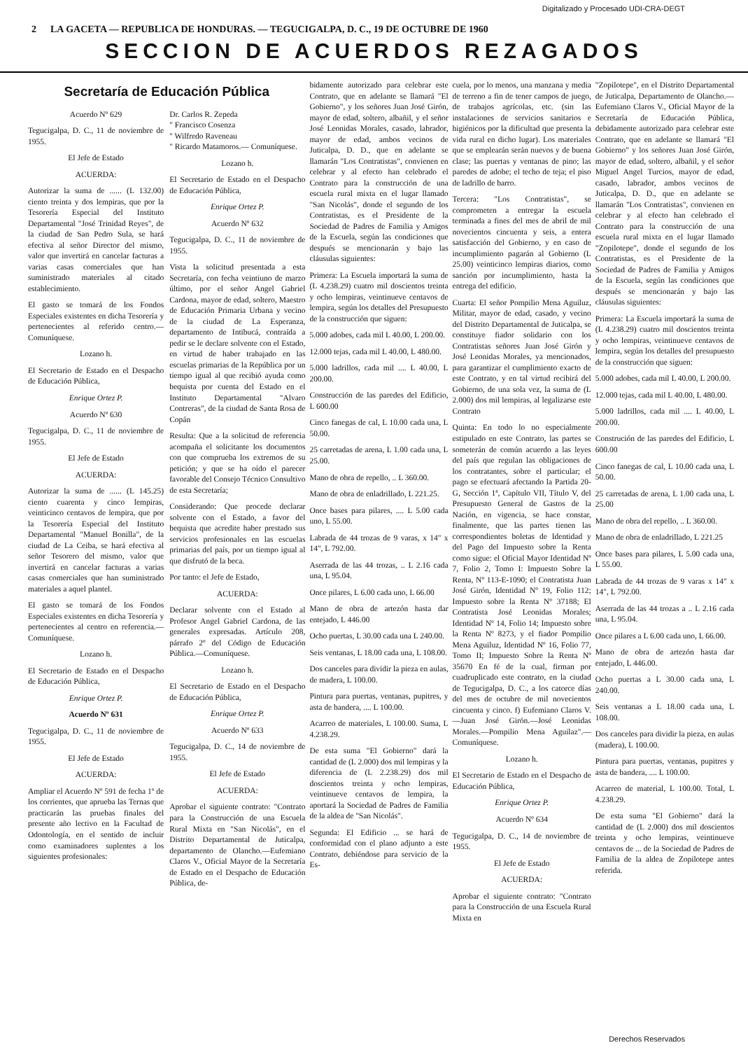Digitalizado y Procesado UDI-CRA-DEGT
2 LA GACETA — REPUBLICA DE HONDURAS. — TEGUCIGALPA, D. C., 19 DE OCTUBRE DE 1960
SECCION DE ACUERDOS REZAGADOS
Secretaría de Educación Pública
Acuerdo Nº 629
Tegucigalpa, D. C., 11 de noviembre de 1955.
El Jefe de Estado
ACUERDA:
Autorizar la suma de ...... (L 132.00) ciento treinta y dos lempiras, que por la Tesorería Especial del Instituto Departamental "José Trinidad Reyes", de la ciudad de San Pedro Sula, se hará efectiva al señor Director del mismo, valor que invertirá en cancelar facturas a varias casas comerciales que han suministrado materiales al citado establecimiento.
El gasto se tomará de los Fondos Especiales existentes en dicha Tesorería y pertenecientes al referido centro.—Comuníquese.
Lozano h.
El Secretario de Estado en el Despacho de Educación Pública,
Enrique Ortez P.
Acuerdo Nº 630
Tegucigalpa, D. C., 11 de noviembre de 1955.
El Jefe de Estado
ACUERDA:
Autorizar la suma de ...... (L 145.25) ciento cuarenta y cinco lempiras, veinticinco centavos de lempira, que por la Tesorería Especial del Instituto Departamental "Manuel Bonilla", de la ciudad de La Ceiba, se hará efectiva al señor Tesorero del mismo, valor que invertirá en cancelar facturas a varias casas comerciales que han suministrado materiales a aquel plantel.
El gasto se tomará de los Fondos Especiales existentes en dicha Tesorería y pertenecientes al centro en referencia.—Comuníquese.
Lozano h.
El Secretario de Estado en el Despacho de Educación Pública,
Enrique Ortez P.
Acuerdo Nº 631
Tegucigalpa, D. C., 11 de noviembre de 1955.
El Jefe de Estado
ACUERDA:
Ampliar el Acuerdo Nº 591 de fecha 1º de los corrientes, que aprueba las Ternas que practicarán las pruebas finales del presente año lectivo en la Facultad de Odontología, en el sentido de incluir como examinadores suplentes a los siguientes profesionales:
Dr. Carlos R. Zepeda
" Francisco Cosenza
" Wilfredo Raveneau
" Ricardo Matamoros.— Comuníquese.
Lozano h.
El Secretario de Estado en el Despacho de Educación Pública,
Enrique Ortez P.
Acuerdo Nº 632
Tegucigalpa, D. C., 11 de noviembre de 1955.
Vista la solicitud presentada a esta Secretaría, con fecha veintiuno de marzo último, por el señor Angel Gabriel Cardona, mayor de edad, soltero, Maestro de Educación Primaria Urbana y vecino de la ciudad de La Esperanza, departamento de Intibucá, contraída a pedir se le declare solvente con el Estado, en virtud de haber trabajado en las escuelas primarias de la República por un tiempo igual al que recibió ayuda como bequista por cuenta del Estado en el Instituto Departamental "Alvaro Contreras", de la ciudad de Santa Rosa de Copán
Resulta: Que a la solicitud de referencia acompaña el solicitante los documentos con que comprueba los extremos de su petición; y que se ha oído el parecer favorable del Consejo Técnico Consultivo de esta Secretaría;
Considerando: Que procede declarar solvente con el Estado, a favor del bequista que acredite haber prestado sus servicios profesionales en las escuelas primarias del país, por un tiempo igual al que disfrutó de la beca.
Por tanto: el Jefe de Estado,
ACUERDA:
Declarar solvente con el Estado al Profesor Angel Gabriel Cardona, de las generales expresadas. Artículo 208, párrafo 2º del Código de Educación Pública.—Comuníquese.
Lozano h.
El Secretario de Estado en el Despacho de Educación Pública,
Enrique Ortez P.
Acuerdo Nº 633
Tegucigalpa, D. C., 14 de noviembre de 1955.
El Jefe de Estado
ACUERDA:
Aprobar el siguiente contrato: "Contrato para la Construcción de una Escuela Rural Mixta en "San Nicolás", en el Distrito Departamental de Juticalpa, departamento de Olancho.—Eufemiano Claros V., Oficial Mayor de la Secretaría de Estado en el Despacho de Educación Pública, de-
bidamente autorizado para celebrar este Contrato, que en adelante se llamará "El Gobierno", y los señores Juan José Girón, mayor de edad, soltero, albañil, y el señor José Leonidas Morales, casado, labrador, mayor de edad, ambos vecinos de Juticalpa, D. D., que en adelante se llamarán "Los Contratistas", convienen en celebrar y al efecto han celebrado el Contrato para la construcción de una escuela rural mixta en el lugar llamado "San Nicolás", donde el segundo de los Contratistas, es el Presidente de la Sociedad de Padres de Familia y Amigos de la Escuela, según las condiciones que después se mencionarán y bajo las cláusulas siguientes:
Primera: La Escuela importará la suma de (L 4.238.29) cuatro mil doscientos treinta y ocho lempiras, veintinueve centavos de lempira, según los detalles del Presupuesto de la construcción que siguen:
5.000 adobes, cada mil L 40.00, L 200.00.
12.000 tejas, cada mil L 40.00, L 480.00.
5.000 ladrillos, cada mil .... L 40.00, L 200.00.
Construcción de las paredes del Edificio, L 600.00
Cinco fanegas de cal, L 10.00 cada una, L 50.00.
25 carretadas de arena, L 1.00 cada una, L 25.00.
Mano de obra de repello, .. L 360.00.
Mano de obra de enladrillado, L 221.25.
Once bases para pilares, .... L 5.00 cada uno, L 55.00.
Labrada de 44 trozas de 9 varas, x 14" x 14", L 792.00.
Aserrada de las 44 trozas, .. L 2.16 cada una, L 95.04.
Once pilares, L 6.00 cada uno, L 66.00
Mano de obra de artezón hasta dar entejado, L 446.00
Ocho puertas, L 30.00 cada una L 240.00.
Seis ventanas, L 18.00 cada una, L 108.00.
Dos canceles para dividir la pieza en aulas, de madera, L 100.00.
Pintura para puertas, ventanas, pupitres, y asta de bandera, .... L 100.00.
Acarreo de materiales, L 100.00. Suma, L 4.238.29.
De esta suma "El Gobierno" dará la cantidad de (L 2.000) dos mil lempiras y la diferencia de (L 2.238.29) dos mil doscientos treinta y ocho lempiras, veintinueve centavos de lempira, la aportará la Sociedad de Padres de Familia de la aldea de "San Nicolás".
Segunda: El Edificio ... se hará de conformidad con el plano adjunto a este Contrato, debiéndose para servicio de la Es-
cuela, por lo menos, una manzana y media de terreno a fin de tener campos de juego, de trabajos agrícolas, etc. (sin las instalaciones de servicios sanitarios e higiénicos por la dificultad que presenta la vida rural en dicho lugar). Los materiales que se emplearán serán nuevos y de buena clase; las puertas y ventanas de pino; las paredes de adobe; el techo de teja; el piso de ladrillo de barro.
Tercera: "Los Contratistas", se comprometen a entregar la escuela terminada a fines del mes de abril de mil novecientos cincuenta y seis, a entera satisfacción del Gobierno, y en caso de incumplimiento pagarán al Gobierno (L 25.00) veinticinco lempiras diarios, como sanción por incumplimiento, hasta la entrega del edificio.
Cuarta: El señor Pompilio Mena Aguiluz, Militar, mayor de edad, casado, y vecino del Distrito Departamental de Juticalpa, se constituye fiador solidario con los Contratistas señores Juan José Girón y José Leonidas Morales, ya mencionados, para garantizar el cumplimiento exacto de este Contrato, y en tal virtud recibirá del Gobierno, de una sola vez, la suma de (L 2.000) dos mil lempiras, al legalizarse este Contrato
Quinta: En todo lo no especialmente estipulado en este Contrato, las partes se someterán de común acuerdo a las leyes del país que regulan las obligaciones de los contratantes, sobre el particular; el pago se efectuará afectando la Partida 20-G, Sección 1ª, Capítulo VII, Título V, del Presupuesto General de Gastos de la Nación, en vigencia, se hace constar, finalmente, que las partes tienen las correspondientes boletas de Identidad y del Pago del Impuesto sobre la Renta como sigue: el Oficial Mayor Identidad Nº 7, Folio 2, Tomo I: Impuesto Sobre la Renta, Nº 113-E-1090; el Contratista Juan José Girón, Identidad Nº 19, Folio 112; Impuesto sobre la Renta Nº 37188; El Contratista José Leonidas Morales; Identidad Nº 14, Folio 14; Impuesto sobre la Renta Nº 8273, y el fiador Pompilio Mena Aguiluz, Identidad Nº 16, Folio 77, Tomo II; Impuesto Sobre la Renta Nº 35670 En fé de la cual, firman por cuadruplicado este contrato, en la ciudad de Tegucigalpa, D. C., a los catorce días del mes de octubre de mil novecientos cincuenta y cinco. f) Eufemiano Claros V.—Juan José Girón.—José Leonidas Morales.—Pompilio Mena Aguilaz".—Comuníquese.
Lozano h.
El Secretario de Estado en el Despacho de Educación Pública,
Enrique Ortez P.
Acuerdo Nº 634
Tegucigalpa, D. C., 14 de noviembre de 1955.
El Jefe de Estado
ACUERDA:
Aprobar el siguiente contrato: "Contrato para la Construcción de una Escuela Rural Mixta en
"Zopilotepe", en el Distrito Departamental de Juticalpa, Departamento de Olancho.—Eufemiano Claros V., Oficial Mayor de la Secretaría de Educación Pública, debidamente autorizado para celebrar este Contrato, que en adelante se llamará "El Gobierno" y los señores Juan José Girón, mayor de edad, soltero, albañil, y el señor Miguel Angel Turcios, mayor de edad, casado, labrador, ambos vecinos de Juticalpa, D. D., que en adelante se llamarán "Los Contratistas", convienen en celebrar y al efecto han celebrado el Contrato para la construcción de una escuela rural mixta en el lugar llamado "Zopilotepe", donde el segundo de los Contratistas, es el Presidente de la Sociedad de Padres de Familia y Amigos de la Escuela, según las condiciones que después se mencionarán y bajo las cláusulas siguientes:
Primera: La Escuela importará la suma de (L 4.238.29) cuatro mil doscientos treinta y ocho lempiras, veintinueve centavos de lempira, según los detalles del presupuesto de la construcción que siguen:
5.000 adobes, cada mil L 40.00, L 200.00.
12.000 tejas, cada mil L 40.00, L 480.00.
5.000 ladrillos, cada mil .... L 40.00, L 200.00.
Construción de las paredes del Edificio, L 600.00
Cinco fanegas de cal, L 10.00 cada una, L 50.00.
25 carretadas de arena, L 1.00 cada una, L 25.00
Mano de obra del repello, .. L 360.00.
Mano de obra de enladrillado, L 221.25
Once bases para pilares, L 5.00 cada una, L 55.00.
Labrada de 44 trozas de 9 varas x 14" x 14", L 792.00.
Aserrada de las 44 trozas a .. L 2.16 cada una, L 95.04.
Once pilares a L 6.00 cada uno, L 66.00.
Mano de obra de artezón hasta dar entejado, L 446.00.
Ocho puertas a L 30.00 cada una, L 240.00.
Seis ventanas a L 18.00 cada una, L 108.00.
Dos canceles para dividir la pieza, en aulas (madera), L 100.00.
Pintura para puertas, ventanas, pupitres y asta de bandera, .... L 100.00.
Acarreo de material, L 100.00. Total, L 4.238.29.
De esta suma "El Gobierno" dará la cantidad de (L 2.000) dos mil doscientos treinta y ocho lempiras, veintinueve centavos de ... de la Sociedad de Padres de Familia de la aldea de Zopilotepe antes referida.
Derechos Reservados